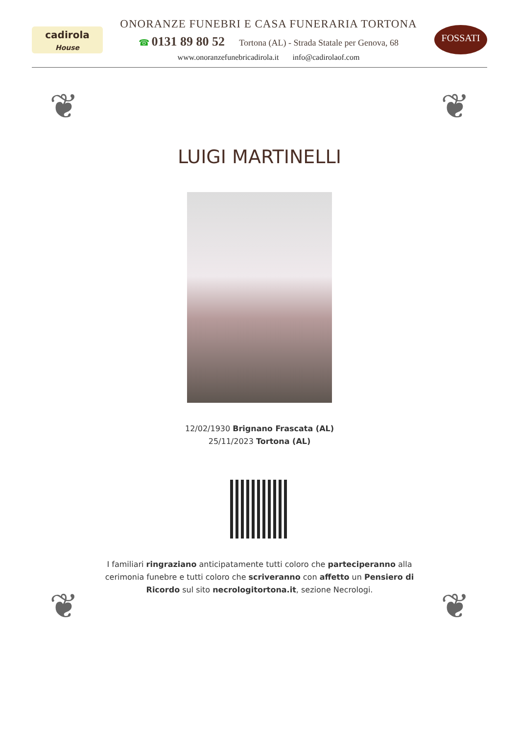cadirola
House
ONORANZE FUNEBRI E CASA FUNERARIA TORTONA
☎ 0131 89 80 52 Tortona (AL) - Strada Statale per Genova, 68
www.onoranzefunebricadirola.it info@cadirolaof.com
FOSSATI
❦ ❦
❦ ❦
LUIGI MARTINELLI
12/02/1930 Brignano Frascata (AL)
25/11/2023 Tortona (AL)
I familiari ringraziano anticipatamente tutti coloro che parteciperanno alla cerimonia funebre e tutti coloro che scriveranno con affetto un Pensiero di Ricordo sul sito necrologitortona.it, sezione Necrologi.